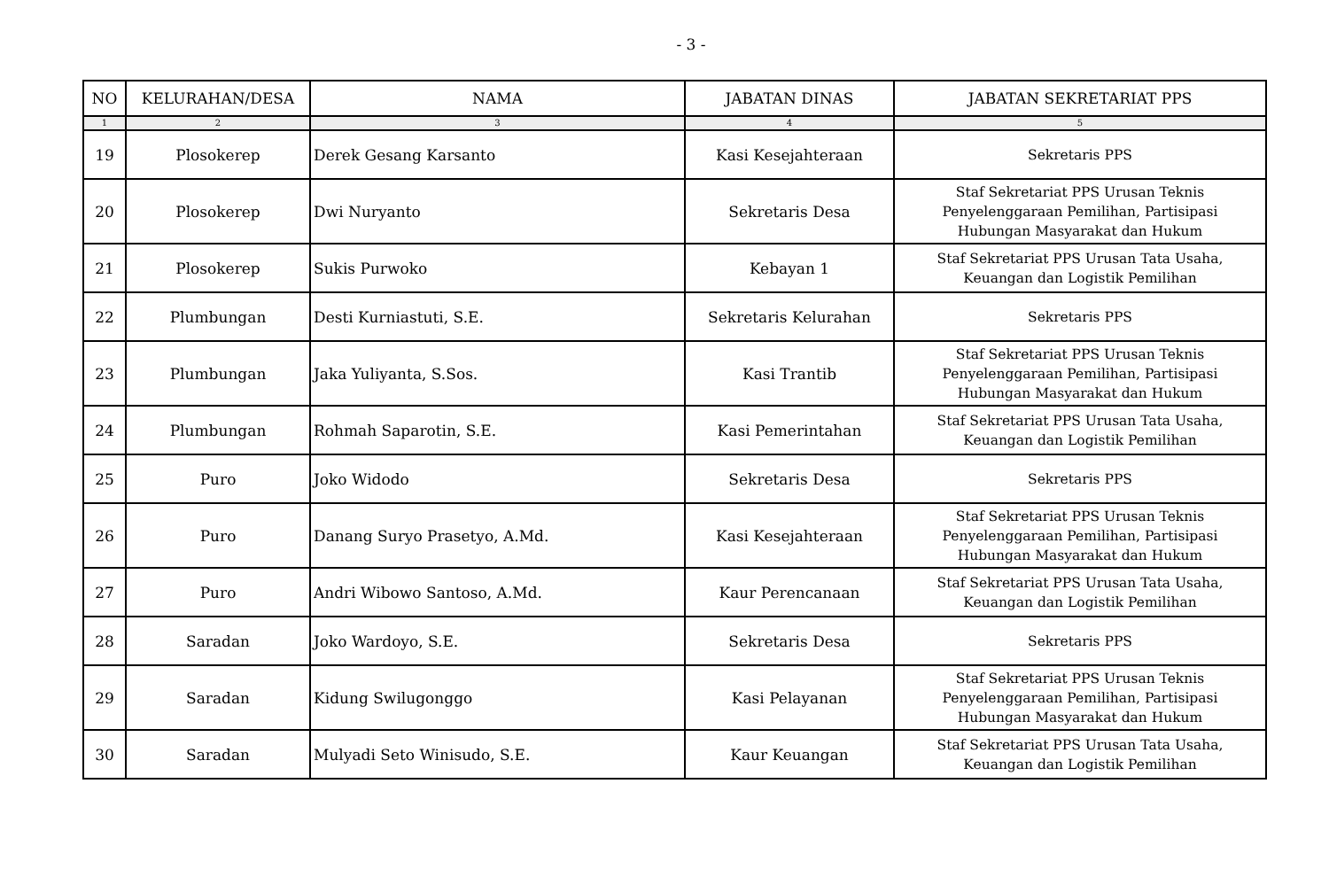- 3 -
| NO | KELURAHAN/DESA | NAMA | JABATAN DINAS | JABATAN SEKRETARIAT PPS |
| --- | --- | --- | --- | --- |
| 1 | 2 | 3 | 4 | 5 |
| 19 | Plosokerep | Derek Gesang Karsanto | Kasi Kesejahteraan | Sekretaris PPS |
| 20 | Plosokerep | Dwi Nuryanto | Sekretaris Desa | Staf Sekretariat PPS Urusan Teknis Penyelenggaraan Pemilihan, Partisipasi Hubungan Masyarakat dan Hukum |
| 21 | Plosokerep | Sukis Purwoko | Kebayan 1 | Staf Sekretariat PPS Urusan Tata Usaha, Keuangan dan Logistik Pemilihan |
| 22 | Plumbungan | Desti Kurniastuti, S.E. | Sekretaris Kelurahan | Sekretaris PPS |
| 23 | Plumbungan | Jaka Yuliyanta, S.Sos. | Kasi Trantib | Staf Sekretariat PPS Urusan Teknis Penyelenggaraan Pemilihan, Partisipasi Hubungan Masyarakat dan Hukum |
| 24 | Plumbungan | Rohmah Saparotin, S.E. | Kasi Pemerintahan | Staf Sekretariat PPS Urusan Tata Usaha, Keuangan dan Logistik Pemilihan |
| 25 | Puro | Joko Widodo | Sekretaris Desa | Sekretaris PPS |
| 26 | Puro | Danang Suryo Prasetyo, A.Md. | Kasi Kesejahteraan | Staf Sekretariat PPS Urusan Teknis Penyelenggaraan Pemilihan, Partisipasi Hubungan Masyarakat dan Hukum |
| 27 | Puro | Andri Wibowo Santoso, A.Md. | Kaur Perencanaan | Staf Sekretariat PPS Urusan Tata Usaha, Keuangan dan Logistik Pemilihan |
| 28 | Saradan | Joko Wardoyo, S.E. | Sekretaris Desa | Sekretaris PPS |
| 29 | Saradan | Kidung Swilugonggo | Kasi Pelayanan | Staf Sekretariat PPS Urusan Teknis Penyelenggaraan Pemilihan, Partisipasi Hubungan Masyarakat dan Hukum |
| 30 | Saradan | Mulyadi Seto Winisudo, S.E. | Kaur Keuangan | Staf Sekretariat PPS Urusan Tata Usaha, Keuangan dan Logistik Pemilihan |